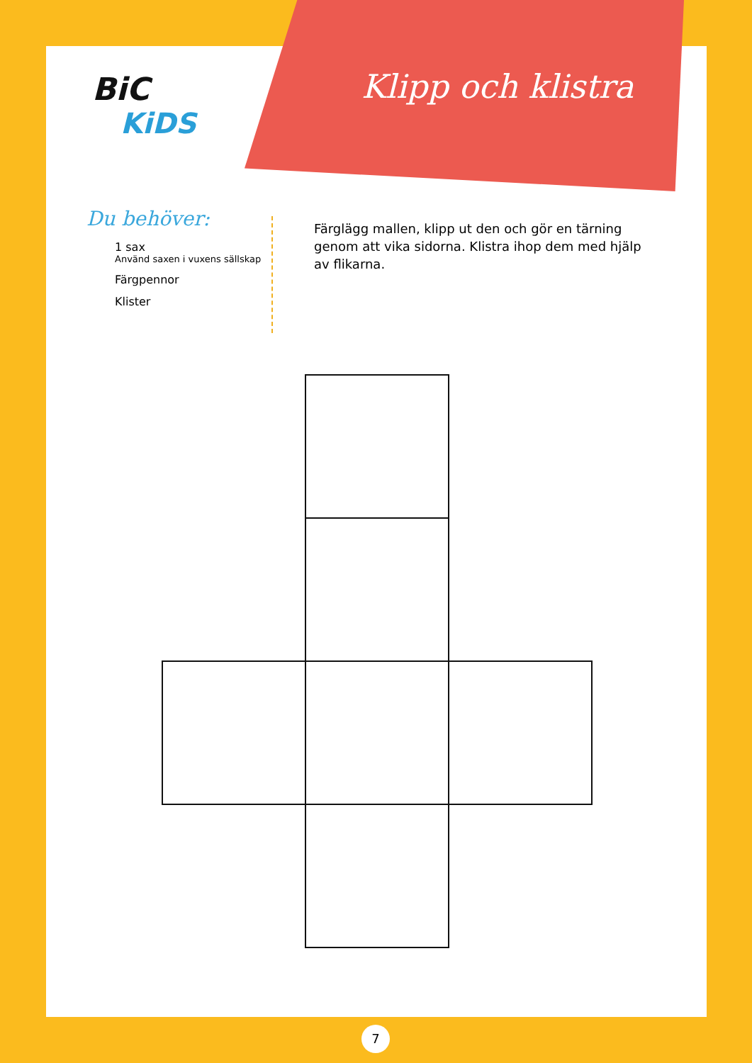BiC
KiDS
Klipp och klistra
Du behöver:
1 sax
Använd saxen i vuxens sällskap
Färgpennor
Klister
Färglägg mallen, klipp ut den och gör en tärning genom att vika sidorna. Klistra ihop dem med hjälp av flikarna.
7